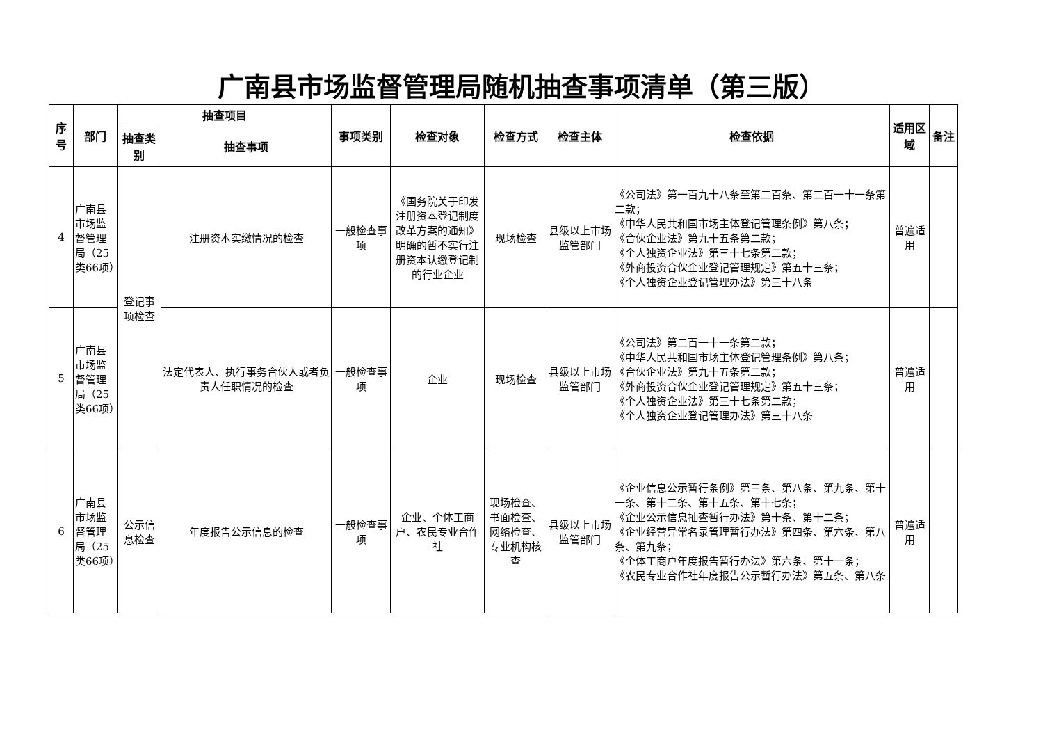广南县市场监督管理局随机抽查事项清单（第三版）
| 序号 | 部门 | 抽查项目 | | 事项类别 | 检查对象 | 检查方式 | 检查主体 | 检查依据 | 适用区域 | 备注 |
| --- | --- | --- | --- | --- | --- | --- | --- | --- | --- | --- |
| | | 抽查类别 | 抽查事项 | | | | | | | |
| 4 | 广南县市场监督管理局（25类66项） | 登记事项检查 | 注册资本实缴情况的检查 | 一般检查事项 | 《国务院关于印发注册资本登记制度改革方案的通知》明确的暂不实行注册资本认缴登记制的行业企业 | 现场检查 | 县级以上市场监管部门 | 《公司法》第一百九十八条至第二百条、第二百一十一条第二款； 《中华人民共和国市场主体登记管理条例》第八条； 《合伙企业法》第九十五条第二款； 《个人独资企业法》第三十七条第二款； 《外商投资合伙企业登记管理规定》第五十三条； 《个人独资企业登记管理办法》第三十八条 | 普遍适用 | |
| 5 | 广南县市场监督管理局（25类66项） | | 法定代表人、执行事务合伙人或者负责人任职情况的检查 | 一般检查事项 | 企业 | 现场检查 | 县级以上市场监管部门 | 《公司法》第二百一十一条第二款； 《中华人民共和国市场主体登记管理条例》第八条； 《合伙企业法》第九十五条第二款； 《外商投资合伙企业登记管理规定》第五十三条； 《个人独资企业法》第三十七条第二款； 《个人独资企业登记管理办法》第三十八条 | 普遍适用 | |
| 6 | 广南县市场监督管理局（25类66项） | 公示信息检查 | 年度报告公示信息的检查 | 一般检查事项 | 企业、个体工商户、农民专业合作社 | 现场检查、书面检查、网络检查、专业机构核查 | 县级以上市场监管部门 | 《企业信息公示暂行条例》第三条、第八条、第九条、第十一条、第十二条、第十五条、第十七条； 《企业公示信息抽查暂行办法》第十条、第十二条； 《企业经营异常名录管理暂行办法》第四条、第六条、第八条、第九条； 《个体工商户年度报告暂行办法》第六条、第十一条； 《农民专业合作社年度报告公示暂行办法》第五条、第八条 | 普遍适用 | |